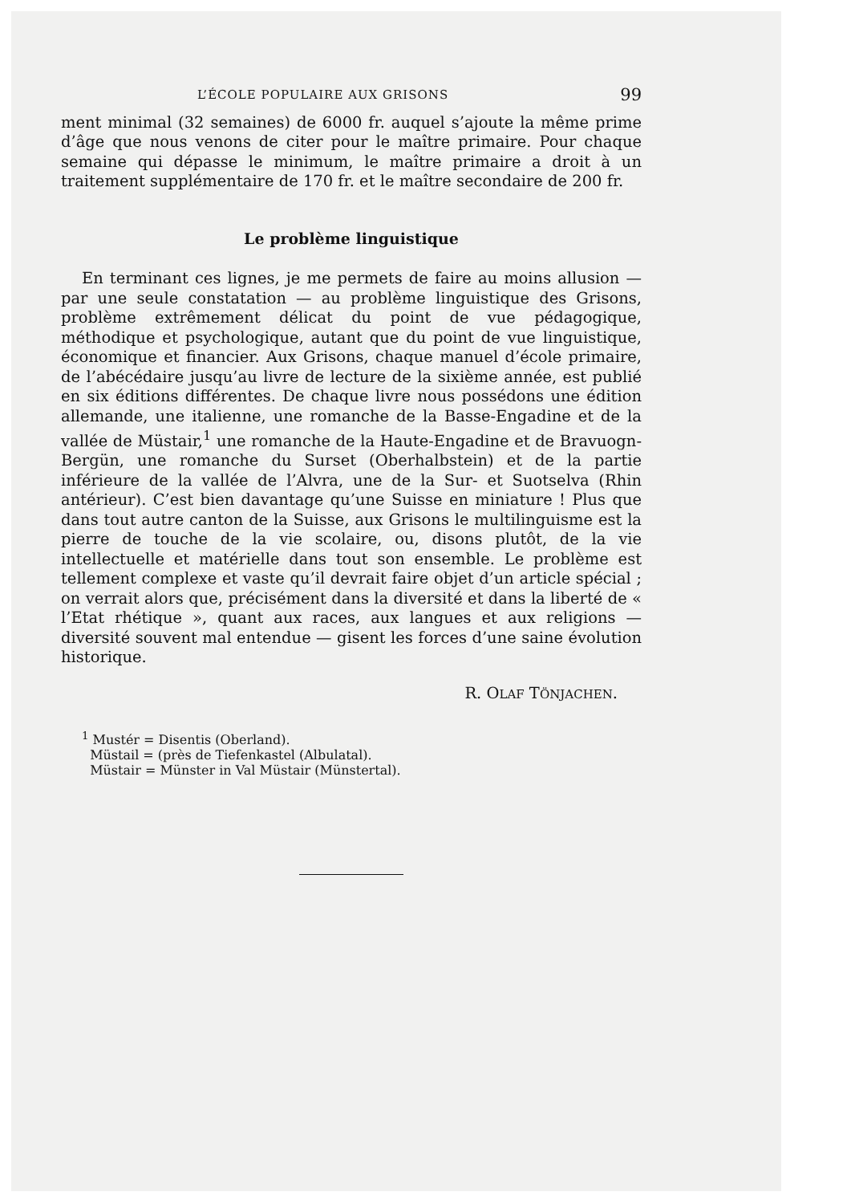L’ÉCOLE POPULAIRE AUX GRISONS 99
ment minimal (32 semaines) de 6000 fr. auquel s’ajoute la même prime d’âge que nous venons de citer pour le maître primaire. Pour chaque semaine qui dépasse le minimum, le maître primaire a droit à un traitement supplémentaire de 170 fr. et le maître secondaire de 200 fr.
Le problème linguistique
En terminant ces lignes, je me permets de faire au moins allusion — par une seule constatation — au problème linguistique des Grisons, problème extrêmement délicat du point de vue pédagogique, méthodique et psychologique, autant que du point de vue linguistique, économique et financier. Aux Grisons, chaque manuel d’école primaire, de l’abécédaire jusqu’au livre de lecture de la sixième année, est publié en six éditions différentes. De chaque livre nous possédons une édition allemande, une italienne, une romanche de la Basse-Engadine et de la vallée de Müstair,<sup>1</sup> une romanche de la Haute-Engadine et de Bravuogn-Bergün, une romanche du Surset (Oberhalbstein) et de la partie inférieure de la vallée de l’Alvra, une de la Sur- et Suotselva (Rhin antérieur). C’est bien davantage qu’une Suisse en miniature ! Plus que dans tout autre canton de la Suisse, aux Grisons le multilinguisme est la pierre de touche de la vie scolaire, ou, disons plutôt, de la vie intellectuelle et matérielle dans tout son ensemble. Le problème est tellement complexe et vaste qu’il devrait faire objet d’un article spécial ; on verrait alors que, précisément dans la diversité et dans la liberté de « l’Etat rhétique », quant aux races, aux langues et aux religions — diversité souvent mal entendue — gisent les forces d’une saine évolution historique.
R. OLAF TÖNJACHEN.
<sup>1</sup> Mustér = Disentis (Oberland).
Müstail = (près de Tiefenkastel (Albulatal).
Müstair = Münster in Val Müstair (Münstertal).